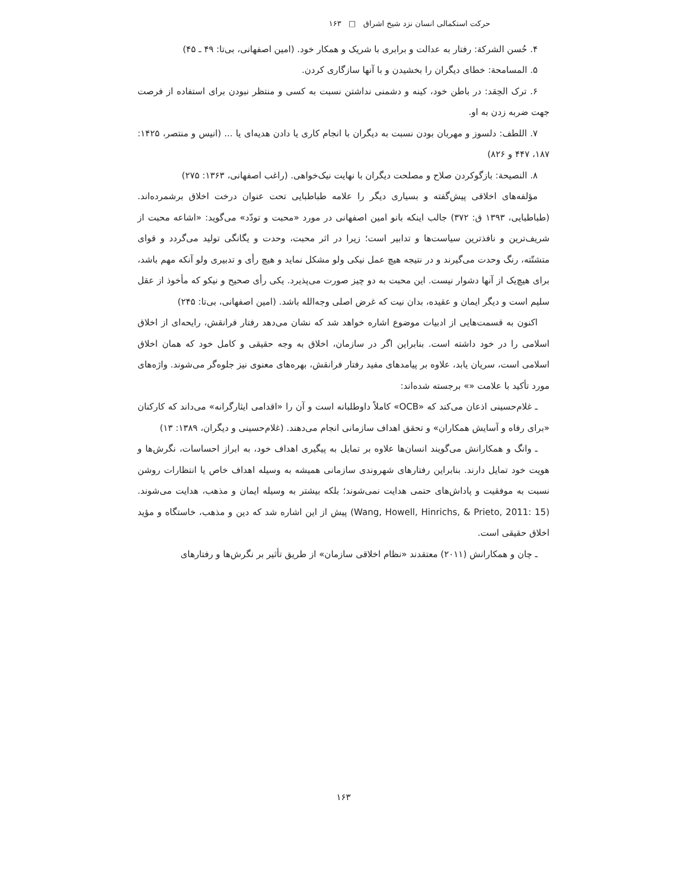حرکت استکمالی انسان نزد شیخ اشراق □ ۱۶۳
۴. حُسن الشرکة: رفتار به عدالت و برابری با شریک و همکار خود. (امین اصفهانی، بی‌تا: ۴۹ ـ ۴۵)
۵. المسامحة: خطای دیگران را بخشیدن و با آنها سازگاری کردن.
۶. ترک الحِقد: در باطن خود، کینه و دشمنی نداشتن نسبت به کسی و منتظر نبودن برای استفاده از فرصت جهت ضربه زدن به او.
۷. اللطف: دلسوز و مهربان بودن نسبت به دیگران با انجام کاری یا دادن هدیه‌ای یا ... (انیس و منتصر، ۱۴۲۵: ۱۸۷، ۴۴۷ و ۸۲۶)
۸. النصیحة: بازگوکردن صلاح و مصلحت دیگران با نهایت نیک‌خواهی. (راغب اصفهانی، ۱۳۶۳: ۲۷۵)
مؤلفه‌های اخلاقی پیش‌گفته و بسیاری دیگر را علامه طباطبایی تحت عنوان درخت اخلاق برشمرده‌اند. (طباطبایی، ۱۳۹۳ ق: ۳۷۲) جالب اینکه بانو امین اصفهانی در مورد «محبت و تودّد» می‌گوید: «اشاعه محبت از شریف‌ترین و نافذترین سیاست‌ها و تدابیر است؛ زیرا در اثر محبت، وحدت و یگانگی تولید می‌گردد و قوای متشتّته، رنگ وحدت می‌گیرند و در نتیجه هیچ عمل نیکی ولو مشکل نماید و هیچ رأی و تدبیری ولو آنکه مهم باشد، برای هیچ‌یک از آنها دشوار نیست. این محبت به دو چیز صورت می‌پذیرد. یکی رأی صحیح و نیکو که مأخوذ از عقل سلیم است و دیگر ایمان و عقیده، بدان نیت که غرض اصلی وجه‌الله باشد. (امین اصفهانی، بی‌تا: ۲۴۵)
اکنون به قسمت‌هایی از ادبیات موضوع اشاره خواهد شد که نشان می‌دهد رفتار فرانقش، رایحه‌ای از اخلاق اسلامی را در خود داشته است. بنابراین اگر در سازمان، اخلاق به وجه حقیقی و کامل خود که همان اخلاق اسلامی است، سریان یابد، علاوه بر پیامدهای مفید رفتار فرانقش، بهره‌های معنوی نیز جلوه‌گر می‌شوند. واژه‌های مورد تأکید با علامت «» برجسته شده‌اند:
ـ غلام‌حسینی اذعان می‌کند که «OCB» کاملاً داوطلبانه است و آن را «اقدامی ایثارگرانه» می‌داند که کارکنان «برای رفاه و آسایش همکاران» و تحقق اهداف سازمانی انجام می‌دهند. (غلام‌حسینی و دیگران، ۱۳۸۹: ۱۳)
ـ وانگ و همکارانش می‌گویند انسان‌ها علاوه بر تمایل به پیگیری اهداف خود، به ابراز احساسات، نگرش‌ها و هویت خود تمایل دارند. بنابراین رفتارهای شهروندی سازمانی همیشه به وسیله اهداف خاص یا انتظارات روشن نسبت به موفقیت و پاداش‌های حتمی هدایت نمی‌شوند؛ بلکه بیشتر به وسیله ایمان و مذهب، هدایت می‌شوند. (Wang, Howell, Hinrichs, & Prieto, 2011: 15) پیش از این اشاره شد که دین و مذهب، خاستگاه و مؤید اخلاق حقیقی است.
ـ چان و همکارانش (۲۰۱۱) معتقدند «نظام اخلاقی سازمان» از طریق تأثیر بر نگرش‌ها و رفتارهای
۱۶۳